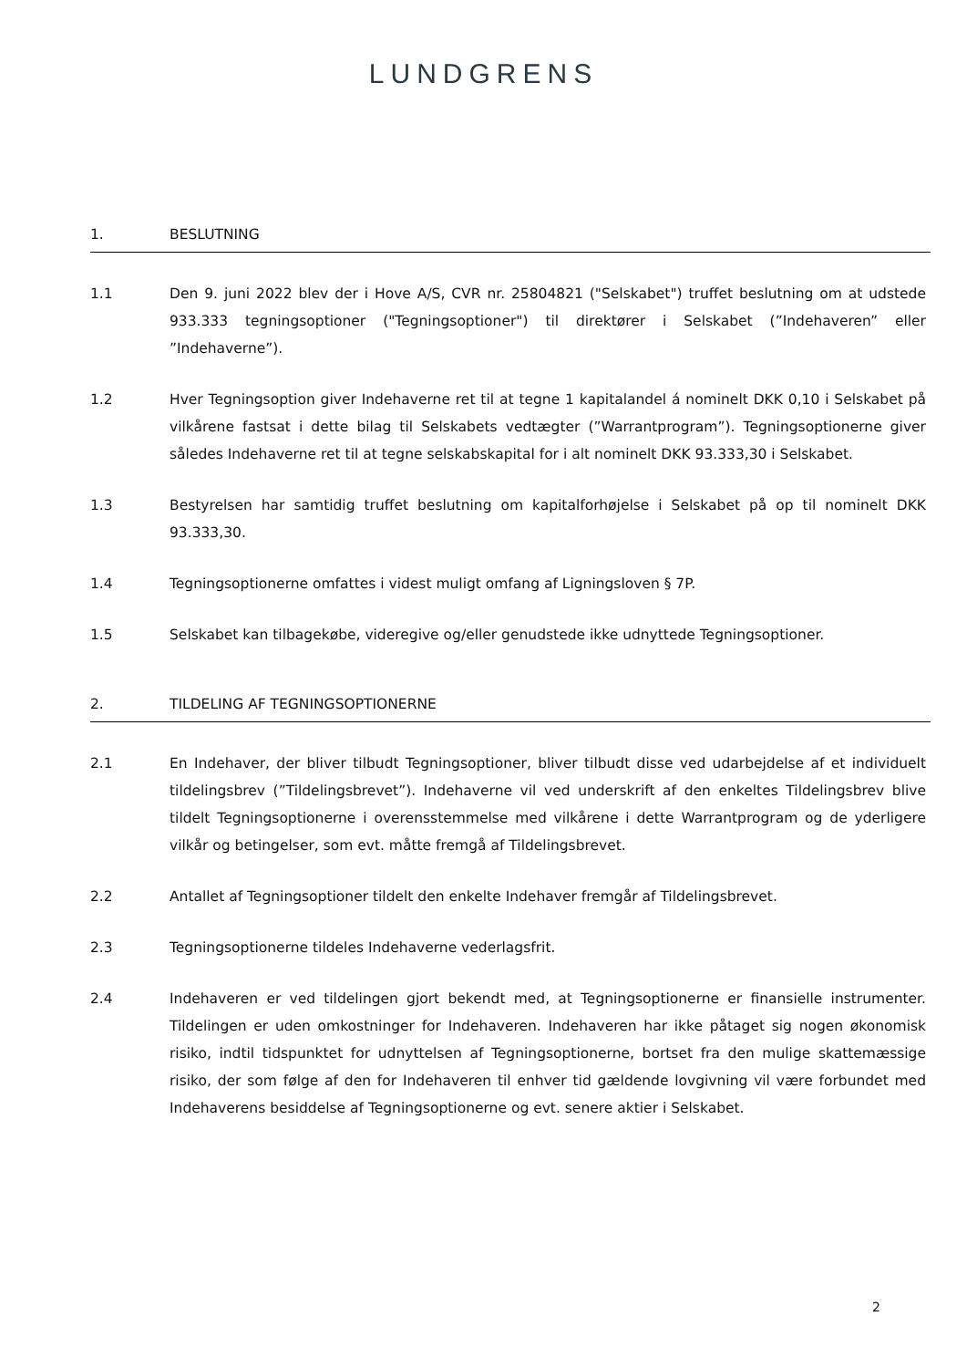LUNDGRENS
1. BESLUTNING
1.1 Den 9. juni 2022 blev der i Hove A/S, CVR nr. 25804821 ("Selskabet") truffet beslutning om at udstede 933.333 tegningsoptioner ("Tegningsoptioner") til direktører i Selskabet (”Indehaveren” eller ”Indehaverne”).
1.2 Hver Tegningsoption giver Indehaverne ret til at tegne 1 kapitalandel á nominelt DKK 0,10 i Selskabet på vilkårene fastsat i dette bilag til Selskabets vedtægter (”Warrantprogram”). Tegningsoptionerne giver således Indehaverne ret til at tegne selskabskapital for i alt nominelt DKK 93.333,30 i Selskabet.
1.3 Bestyrelsen har samtidig truffet beslutning om kapitalforhøjelse i Selskabet på op til nominelt DKK 93.333,30.
1.4 Tegningsoptionerne omfattes i videst muligt omfang af Ligningsloven § 7P.
1.5 Selskabet kan tilbagekøbe, videregive og/eller genudstede ikke udnyttede Tegningsoptioner.
2. TILDELING AF TEGNINGSOPTIONERNE
2.1 En Indehaver, der bliver tilbudt Tegningsoptioner, bliver tilbudt disse ved udarbejdelse af et individuelt tildelingsbrev (”Tildelingsbrevet”). Indehaverne vil ved underskrift af den enkeltes Tildelingsbrev blive tildelt Tegningsoptionerne i overensstemmelse med vilkårene i dette Warrantprogram og de yderligere vilkår og betingelser, som evt. måtte fremgå af Tildelingsbrevet.
2.2 Antallet af Tegningsoptioner tildelt den enkelte Indehaver fremgår af Tildelingsbrevet.
2.3 Tegningsoptionerne tildeles Indehaverne vederlagsfrit.
2.4 Indehaveren er ved tildelingen gjort bekendt med, at Tegningsoptionerne er finansielle instrumenter. Tildelingen er uden omkostninger for Indehaveren. Indehaveren har ikke påtaget sig nogen økonomisk risiko, indtil tidspunktet for udnyttelsen af Tegningsoptionerne, bortset fra den mulige skattemæssige risiko, der som følge af den for Indehaveren til enhver tid gældende lovgivning vil være forbundet med Indehaverens besiddelse af Tegningsoptionerne og evt. senere aktier i Selskabet.
2